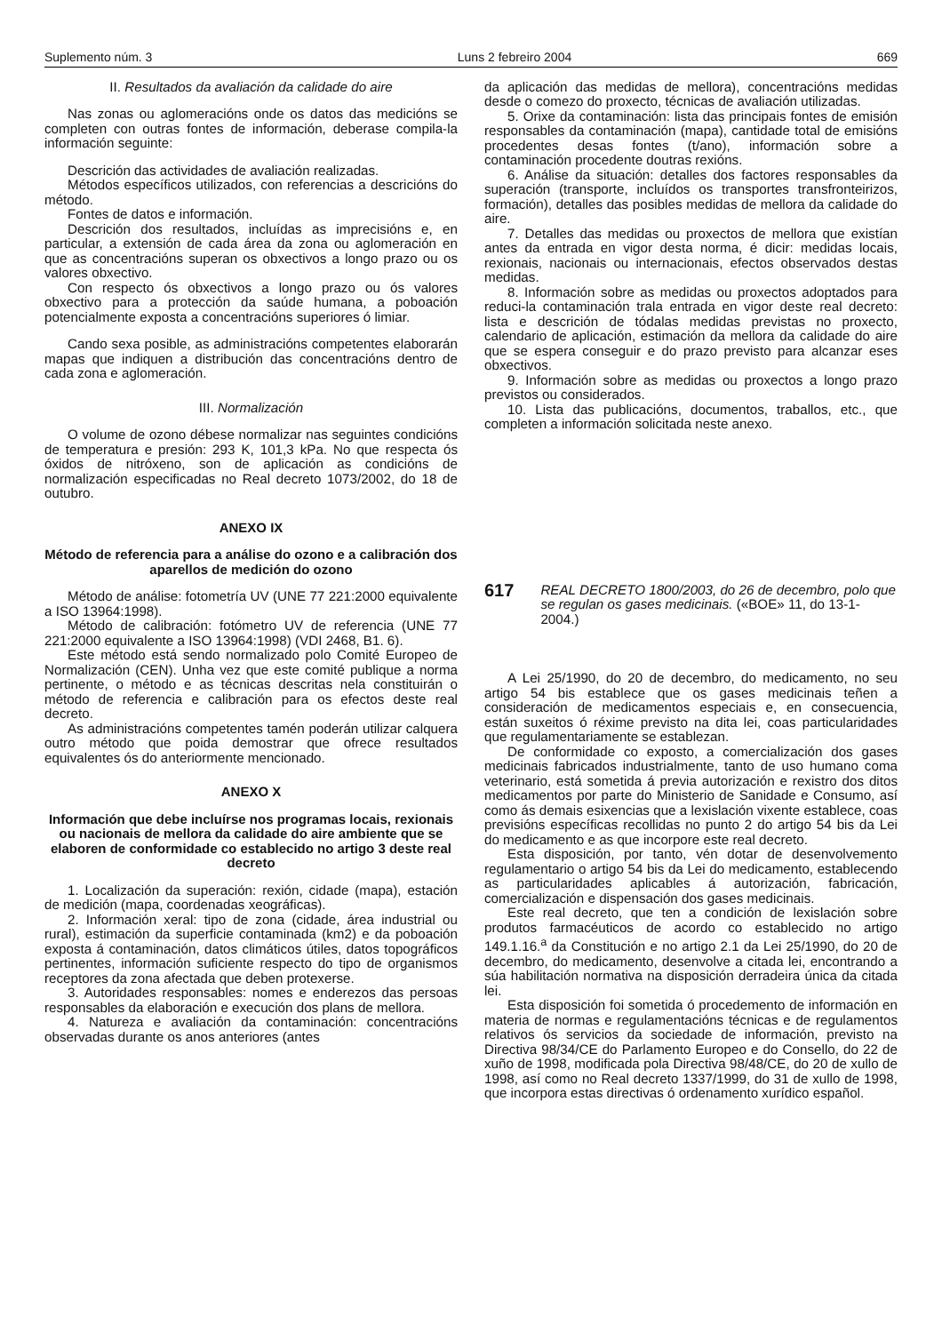Suplemento núm. 3 Luns 2 febreiro 2004 669
II. Resultados da avaliación da calidade do aire
Nas zonas ou aglomeracións onde os datos das medicións se completen con outras fontes de información, deberase compila-la información seguinte:
Descrición das actividades de avaliación realizadas.
Métodos específicos utilizados, con referencias a descricións do método.
Fontes de datos e información.
Descrición dos resultados, incluídas as imprecisións e, en particular, a extensión de cada área da zona ou aglomeración en que as concentracións superan os obxectivos a longo prazo ou os valores obxectivo.
Con respecto ós obxectivos a longo prazo ou ós valores obxectivo para a protección da saúde humana, a poboación potencialmente exposta a concentracións superiores ó limiar.
Cando sexa posible, as administracións competentes elaborarán mapas que indiquen a distribución das concentracións dentro de cada zona e aglomeración.
III. Normalización
O volume de ozono débese normalizar nas seguintes condicións de temperatura e presión: 293 K, 101,3 kPa. No que respecta ós óxidos de nitróxeno, son de aplicación as condicións de normalización especificadas no Real decreto 1073/2002, do 18 de outubro.
ANEXO IX
Método de referencia para a análise do ozono e a calibración dos aparellos de medición do ozono
Método de análise: fotometría UV (UNE 77 221:2000 equivalente a ISO 13964:1998).
Método de calibración: fotómetro UV de referencia (UNE 77 221:2000 equivalente a ISO 13964:1998) (VDI 2468, B1. 6).
Este método está sendo normalizado polo Comité Europeo de Normalización (CEN). Unha vez que este comité publique a norma pertinente, o método e as técnicas descritas nela constituirán o método de referencia e calibración para os efectos deste real decreto.
As administracións competentes tamén poderán utilizar calquera outro método que poida demostrar que ofrece resultados equivalentes ós do anteriormente mencionado.
ANEXO X
Información que debe incluírse nos programas locais, rexionais ou nacionais de mellora da calidade do aire ambiente que se elaboren de conformidade co establecido no artigo 3 deste real decreto
1. Localización da superación: rexión, cidade (mapa), estación de medición (mapa, coordenadas xeográficas).
2. Información xeral: tipo de zona (cidade, área industrial ou rural), estimación da superficie contaminada (km2) e da poboación exposta á contaminación, datos climáticos útiles, datos topográficos pertinentes, información suficiente respecto do tipo de organismos receptores da zona afectada que deben protexerse.
3. Autoridades responsables: nomes e enderezos das persoas responsables da elaboración e execución dos plans de mellora.
4. Natureza e avaliación da contaminación: concentracións observadas durante os anos anteriores (antes
da aplicación das medidas de mellora), concentracións medidas desde o comezo do proxecto, técnicas de avaliación utilizadas.
5. Orixe da contaminación: lista das principais fontes de emisión responsables da contaminación (mapa), cantidade total de emisións procedentes desas fontes (t/ano), información sobre a contaminación procedente doutras rexións.
6. Análise da situación: detalles dos factores responsables da superación (transporte, incluídos os transportes transfronteirizos, formación), detalles das posibles medidas de mellora da calidade do aire.
7. Detalles das medidas ou proxectos de mellora que existían antes da entrada en vigor desta norma, é dicir: medidas locais, rexionais, nacionais ou internacionais, efectos observados destas medidas.
8. Información sobre as medidas ou proxectos adoptados para reduci-la contaminación trala entrada en vigor deste real decreto: lista e descrición de tódalas medidas previstas no proxecto, calendario de aplicación, estimación da mellora da calidade do aire que se espera conseguir e do prazo previsto para alcanzar eses obxectivos.
9. Información sobre as medidas ou proxectos a longo prazo previstos ou considerados.
10. Lista das publicacións, documentos, traballos, etc., que completen a información solicitada neste anexo.
617
REAL DECRETO 1800/2003, do 26 de decembro, polo que se regulan os gases medicinais. («BOE» 11, do 13-1-2004.)
A Lei 25/1990, do 20 de decembro, do medicamento, no seu artigo 54 bis establece que os gases medicinais teñen a consideración de medicamentos especiais e, en consecuencia, están suxeitos ó réxime previsto na dita lei, coas particularidades que regulamentariamente se establezan.
De conformidade co exposto, a comercialización dos gases medicinais fabricados industrialmente, tanto de uso humano coma veterinario, está sometida á previa autorización e rexistro dos ditos medicamentos por parte do Ministerio de Sanidade e Consumo, así como ás demais esixencias que a lexislación vixente establece, coas previsións específicas recollidas no punto 2 do artigo 54 bis da Lei do medicamento e as que incorpore este real decreto.
Esta disposición, por tanto, vén dotar de desenvolvemento regulamentario o artigo 54 bis da Lei do medicamento, establecendo as particularidades aplicables á autorización, fabricación, comercialización e dispensación dos gases medicinais.
Este real decreto, que ten a condición de lexislación sobre produtos farmacéuticos de acordo co establecido no artigo 149.1.16.<sup>a</sup> da Constitución e no artigo 2.1 da Lei 25/1990, do 20 de decembro, do medicamento, desenvolve a citada lei, encontrando a súa habilitación normativa na disposición derradeira única da citada lei.
Esta disposición foi sometida ó procedemento de información en materia de normas e regulamentacións técnicas e de regulamentos relativos ós servicios da sociedade de información, previsto na Directiva 98/34/CE do Parlamento Europeo e do Consello, do 22 de xuño de 1998, modificada pola Directiva 98/48/CE, do 20 de xullo de 1998, así como no Real decreto 1337/1999, do 31 de xullo de 1998, que incorpora estas directivas ó ordenamento xurídico español.